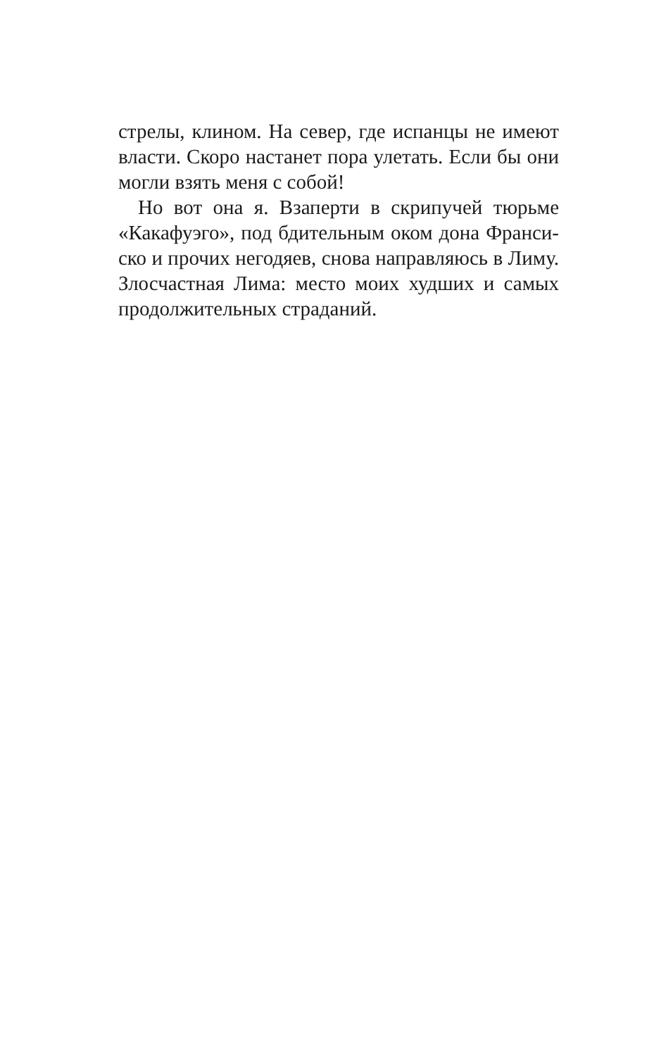стрелы, клином. На север, где испанцы не имеют власти. Скоро настанет пора улетать. Если бы они могли взять меня с собой!
Но вот она я. Взаперти в скрипучей тюрьме «Какафуэго», под бдительным оком дона Франси­ско и прочих негодяев, снова направляюсь в Лиму. Злосчастная Лима: место моих худших и самых про­должительных страданий.